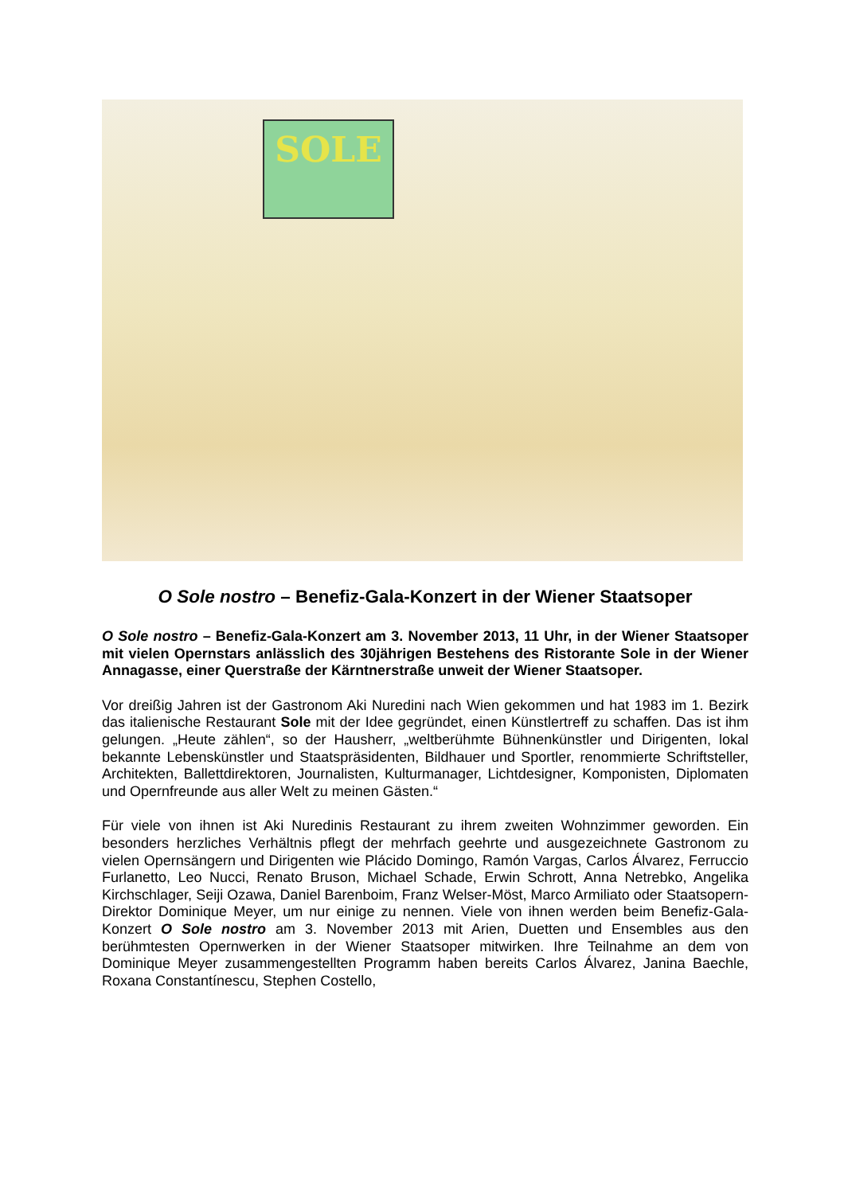SOLE
O Sole nostro – Benefiz-Gala-Konzert in der Wiener Staatsoper
O Sole nostro – Benefiz-Gala-Konzert am 3. November 2013, 11 Uhr, in der Wiener Staatsoper mit vielen Opernstars anlässlich des 30jährigen Bestehens des Ristorante Sole in der Wiener Annagasse, einer Querstraße der Kärntnerstraße unweit der Wiener Staatsoper.
Vor dreißig Jahren ist der Gastronom Aki Nuredini nach Wien gekommen und hat 1983 im 1. Bezirk das italienische Restaurant Sole mit der Idee gegründet, einen Künstlertreff zu schaffen. Das ist ihm gelungen. „Heute zählen“, so der Hausherr, „weltberühmte Bühnenkünstler und Dirigenten, lokal bekannte Lebenskünstler und Staatspräsidenten, Bildhauer und Sportler, renommierte Schriftsteller, Architekten, Ballettdirektoren, Journalisten, Kulturmanager, Lichtdesigner, Komponisten, Diplomaten und Opernfreunde aus aller Welt zu meinen Gästen.“
Für viele von ihnen ist Aki Nuredinis Restaurant zu ihrem zweiten Wohnzimmer geworden. Ein besonders herzliches Verhältnis pflegt der mehrfach geehrte und ausgezeichnete Gastronom zu vielen Opernsängern und Dirigenten wie Plácido Domingo, Ramón Vargas, Carlos Álvarez, Ferruccio Furlanetto, Leo Nucci, Renato Bruson, Michael Schade, Erwin Schrott, Anna Netrebko, Angelika Kirchschlager, Seiji Ozawa, Daniel Barenboim, Franz Welser-Möst, Marco Armiliato oder Staatsopern-Direktor Dominique Meyer, um nur einige zu nennen. Viele von ihnen werden beim Benefiz-Gala-Konzert O Sole nostro am 3. November 2013 mit Arien, Duetten und Ensembles aus den berühmtesten Opernwerken in der Wiener Staatsoper mitwirken. Ihre Teilnahme an dem von Dominique Meyer zusammengestellten Programm haben bereits Carlos Álvarez, Janina Baechle, Roxana Constantínescu, Stephen Costello,